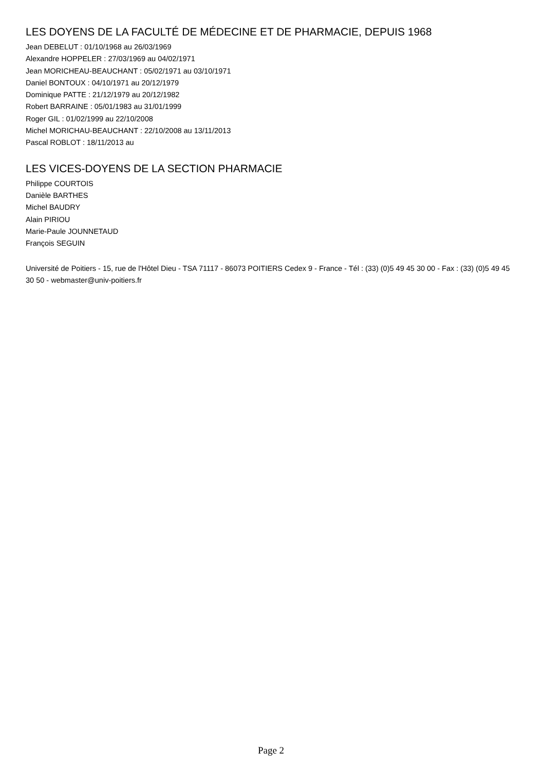LES DOYENS DE LA FACULTÉ DE MÉDECINE ET DE PHARMACIE, DEPUIS 1968
Jean DEBELUT : 01/10/1968 au 26/03/1969
Alexandre HOPPELER : 27/03/1969 au 04/02/1971
Jean MORICHEAU-BEAUCHANT : 05/02/1971 au 03/10/1971
Daniel BONTOUX : 04/10/1971 au 20/12/1979
Dominique PATTE : 21/12/1979 au 20/12/1982
Robert BARRAINE : 05/01/1983 au 31/01/1999
Roger GIL : 01/02/1999 au 22/10/2008
Michel MORICHAU-BEAUCHANT : 22/10/2008 au 13/11/2013
Pascal ROBLOT : 18/11/2013 au
LES VICES-DOYENS DE LA SECTION PHARMACIE
Philippe COURTOIS
Danièle BARTHES
Michel BAUDRY
Alain PIRIOU
Marie-Paule JOUNNETAUD
François SEGUIN
Université de Poitiers - 15, rue de l'Hôtel Dieu - TSA 71117 - 86073 POITIERS Cedex 9 - France - Tél : (33) (0)5 49 45 30 00 - Fax : (33) (0)5 49 45 30 50 - webmaster@univ-poitiers.fr
Page 2